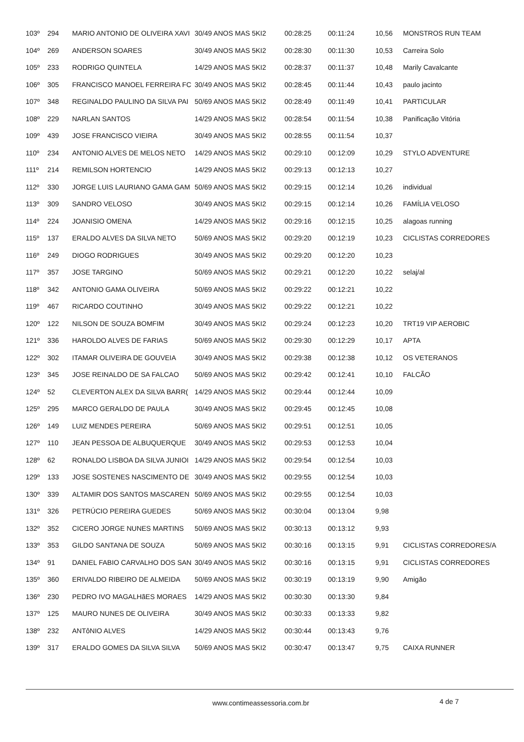| 103º | 294 | MARIO ANTONIO DE OLIVEIRA XAVI | 30/49 ANOS MAS 5KI2 | 00:28:25 | 00:11:24 | 10,56 | MONSTROS RUN TEAM |
| 104º | 269 | ANDERSON SOARES | 30/49 ANOS MAS 5KI2 | 00:28:30 | 00:11:30 | 10,53 | Carreira Solo |
| 105º | 233 | RODRIGO QUINTELA | 14/29 ANOS MAS 5KI2 | 00:28:37 | 00:11:37 | 10,48 | Marily Cavalcante |
| 106º | 305 | FRANCISCO MANOEL FERREIRA FC | 30/49 ANOS MAS 5KI2 | 00:28:45 | 00:11:44 | 10,43 | paulo jacinto |
| 107º | 348 | REGINALDO PAULINO DA SILVA PAI | 50/69 ANOS MAS 5KI2 | 00:28:49 | 00:11:49 | 10,41 | PARTICULAR |
| 108º | 229 | NARLAN SANTOS | 14/29 ANOS MAS 5KI2 | 00:28:54 | 00:11:54 | 10,38 | Panificação Vitória |
| 109º | 439 | JOSE FRANCISCO VIEIRA | 30/49 ANOS MAS 5KI2 | 00:28:55 | 00:11:54 | 10,37 | |
| 110º | 234 | ANTONIO ALVES DE MELOS NETO | 14/29 ANOS MAS 5KI2 | 00:29:10 | 00:12:09 | 10,29 | STYLO ADVENTURE |
| 111º | 214 | REMILSON HORTENCIO | 14/29 ANOS MAS 5KI2 | 00:29:13 | 00:12:13 | 10,27 | |
| 112º | 330 | JORGE LUIS LAURIANO GAMA GAM | 50/69 ANOS MAS 5KI2 | 00:29:15 | 00:12:14 | 10,26 | individual |
| 113º | 309 | SANDRO VELOSO | 30/49 ANOS MAS 5KI2 | 00:29:15 | 00:12:14 | 10,26 | FAMÍLIA VELOSO |
| 114º | 224 | JOANISIO OMENA | 14/29 ANOS MAS 5KI2 | 00:29:16 | 00:12:15 | 10,25 | alagoas running |
| 115º | 137 | ERALDO ALVES DA SILVA NETO | 50/69 ANOS MAS 5KI2 | 00:29:20 | 00:12:19 | 10,23 | CICLISTAS CORREDORES |
| 116º | 249 | DIOGO RODRIGUES | 30/49 ANOS MAS 5KI2 | 00:29:20 | 00:12:20 | 10,23 | |
| 117º | 357 | JOSE TARGINO | 50/69 ANOS MAS 5KI2 | 00:29:21 | 00:12:20 | 10,22 | selaj/al |
| 118º | 342 | ANTONIO GAMA OLIVEIRA | 50/69 ANOS MAS 5KI2 | 00:29:22 | 00:12:21 | 10,22 | |
| 119º | 467 | RICARDO COUTINHO | 30/49 ANOS MAS 5KI2 | 00:29:22 | 00:12:21 | 10,22 | |
| 120º | 122 | NILSON DE SOUZA BOMFIM | 30/49 ANOS MAS 5KI2 | 00:29:24 | 00:12:23 | 10,20 | TRT19 VIP AEROBIC |
| 121º | 336 | HAROLDO ALVES DE FARIAS | 50/69 ANOS MAS 5KI2 | 00:29:30 | 00:12:29 | 10,17 | APTA |
| 122º | 302 | ITAMAR OLIVEIRA DE GOUVEIA | 30/49 ANOS MAS 5KI2 | 00:29:38 | 00:12:38 | 10,12 | OS VETERANOS |
| 123º | 345 | JOSE REINALDO DE SA FALCAO | 50/69 ANOS MAS 5KI2 | 00:29:42 | 00:12:41 | 10,10 | FALCÃO |
| 124º | 52 | CLEVERTON ALEX DA SILVA BARR( | 14/29 ANOS MAS 5KI2 | 00:29:44 | 00:12:44 | 10,09 | |
| 125º | 295 | MARCO GERALDO DE PAULA | 30/49 ANOS MAS 5KI2 | 00:29:45 | 00:12:45 | 10,08 | |
| 126º | 149 | LUIZ MENDES PEREIRA | 50/69 ANOS MAS 5KI2 | 00:29:51 | 00:12:51 | 10,05 | |
| 127º | 110 | JEAN PESSOA DE ALBUQUERQUE | 30/49 ANOS MAS 5KI2 | 00:29:53 | 00:12:53 | 10,04 | |
| 128º | 62 | RONALDO LISBOA DA SILVA JUNIOI | 14/29 ANOS MAS 5KI2 | 00:29:54 | 00:12:54 | 10,03 | |
| 129º | 133 | JOSE SOSTENES NASCIMENTO DE | 30/49 ANOS MAS 5KI2 | 00:29:55 | 00:12:54 | 10,03 | |
| 130º | 339 | ALTAMIR DOS SANTOS MASCAREN | 50/69 ANOS MAS 5KI2 | 00:29:55 | 00:12:54 | 10,03 | |
| 131º | 326 | PETRÚCIO PEREIRA GUEDES | 50/69 ANOS MAS 5KI2 | 00:30:04 | 00:13:04 | 9,98 | |
| 132º | 352 | CICERO JORGE NUNES MARTINS | 50/69 ANOS MAS 5KI2 | 00:30:13 | 00:13:12 | 9,93 | |
| 133º | 353 | GILDO SANTANA DE SOUZA | 50/69 ANOS MAS 5KI2 | 00:30:16 | 00:13:15 | 9,91 | CICLISTAS CORREDORES/A |
| 134º | 91 | DANIEL FABIO CARVALHO DOS SAN | 30/49 ANOS MAS 5KI2 | 00:30:16 | 00:13:15 | 9,91 | CICLISTAS CORREDORES |
| 135º | 360 | ERIVALDO RIBEIRO DE ALMEIDA | 50/69 ANOS MAS 5KI2 | 00:30:19 | 00:13:19 | 9,90 | Amigão |
| 136º | 230 | PEDRO IVO MAGALHãES MORAES | 14/29 ANOS MAS 5KI2 | 00:30:30 | 00:13:30 | 9,84 | |
| 137º | 125 | MAURO NUNES DE OLIVEIRA | 30/49 ANOS MAS 5KI2 | 00:30:33 | 00:13:33 | 9,82 | |
| 138º | 232 | ANTôNIO ALVES | 14/29 ANOS MAS 5KI2 | 00:30:44 | 00:13:43 | 9,76 | |
| 139º | 317 | ERALDO GOMES DA SILVA SILVA | 50/69 ANOS MAS 5KI2 | 00:30:47 | 00:13:47 | 9,75 | CAIXA RUNNER |
www.contimeassessoria.com.br 4 de 7